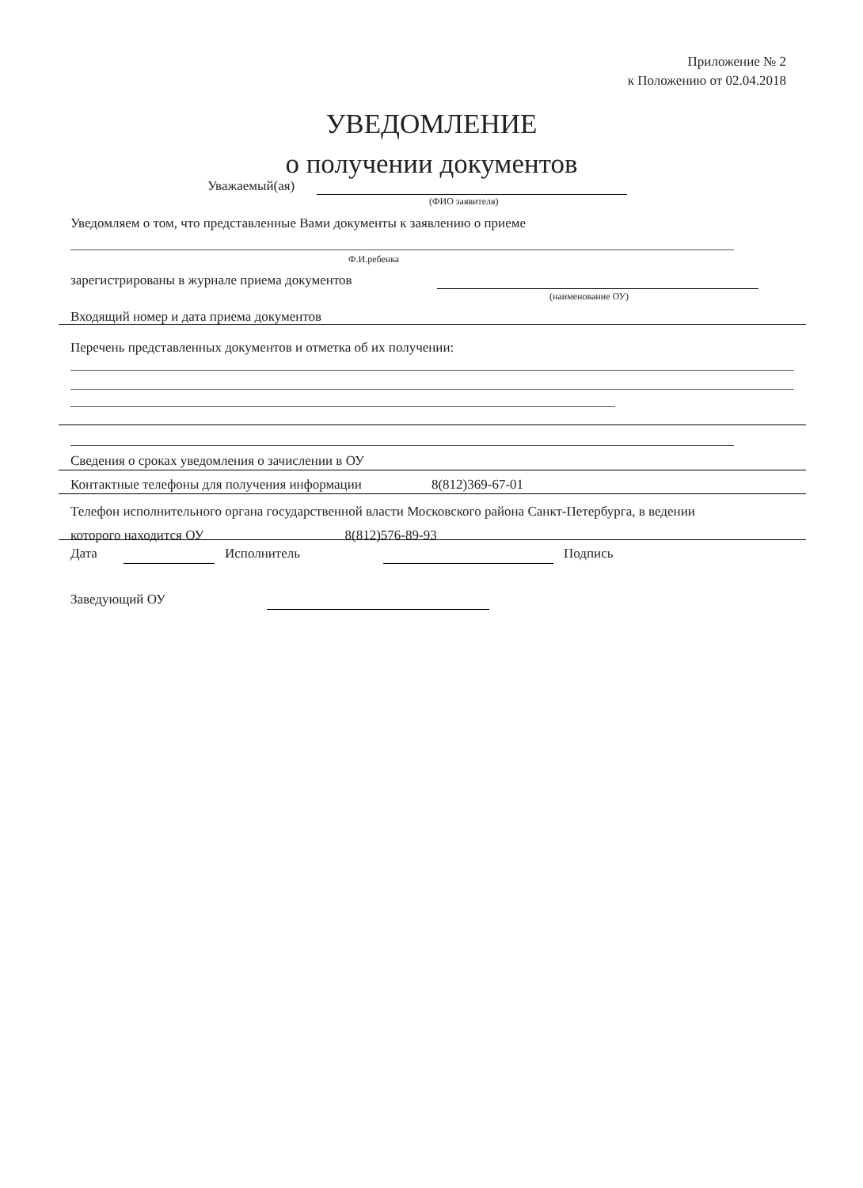Приложение № 2
к Положению от 02.04.2018
УВЕДОМЛЕНИЕ
о получении документов
Уважаемый(ая)
(ФИО заявителя)
Уведомляем о том, что представленные Вами документы к заявлению о приеме
Ф.И.ребенка
зарегистрированы в журнале приема документов
(наименование ОУ)
Входящий номер и дата приема документов
Перечень представленных документов и отметка об их получении:
Сведения о сроках уведомления о зачислении в ОУ
Контактные телефоны для получения информации 8(812)369-67-01
Телефон исполнительного органа государственной власти Московского района Санкт-Петербурга, в ведении
которого находится ОУ 8(812)576-89-93
Дата Исполнитель Подпись
Заведующий ОУ